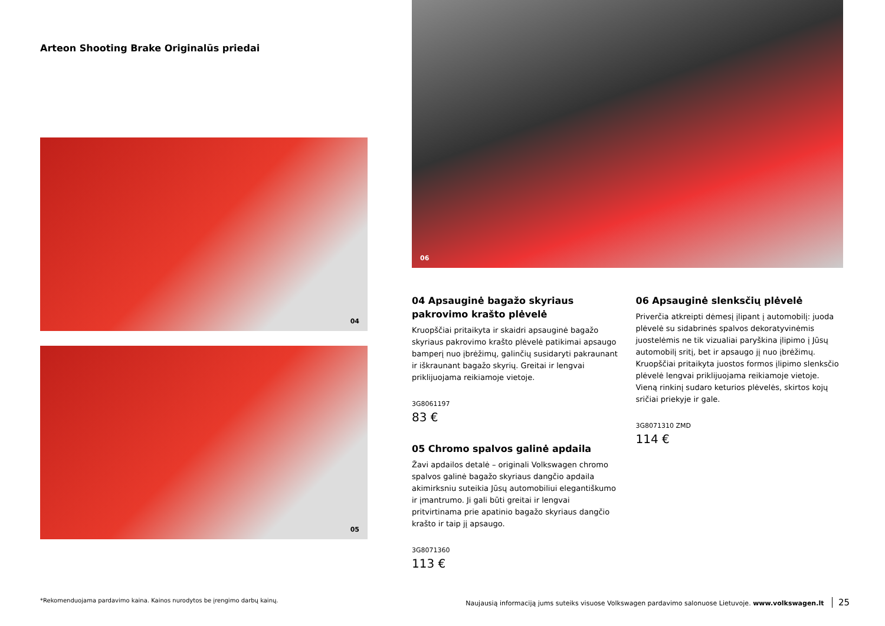Arteon Shooting Brake Originalūs priedai
04
05
06
04 Apsauginė bagažo skyriaus pakrovimo krašto plėvelė
Kruopščiai pritaikyta ir skaidri apsauginė bagažo skyriaus pakrovimo krašto plėvelė patikimai apsaugo bamperį nuo įbrėžimų, galinčių susidaryti pakraunant ir iškraunant bagažo skyrių. Greitai ir lengvai priklijuojama reikiamoje vietoje.
3G8061197
83 €
05 Chromo spalvos galinė apdaila
Žavi apdailos detalė – originali Volkswagen chromo spalvos galinė bagažo skyriaus dangčio apdaila akimirksniu suteikia Jūsų automobiliui elegantiškumo ir įmantrumo. Ji gali būti greitai ir lengvai pritvirtinama prie apatinio bagažo skyriaus dangčio krašto ir taip jį apsaugo.
3G8071360
113 €
06 Apsauginė slenksčių plėvelė
Priverčia atkreipti dėmesį įlipant į automobilį: juoda plėvelė su sidabrinės spalvos dekoratyvinėmis juostelėmis ne tik vizualiai paryškina įlipimo į Jūsų automobilį sritį, bet ir apsaugo jį nuo įbrėžimų. Kruopščiai pritaikyta juostos formos įlipimo slenksčio plėvelė lengvai priklijuojama reikiamoje vietoje. Vieną rinkinį sudaro keturios plėvelės, skirtos kojų sričiai priekyje ir gale.
3G8071310 ZMD
114 €
*Rekomenduojama pardavimo kaina. Kainos nurodytos be įrengimo darbų kainų.
Naujausią informaciją jums suteiks visuose Volkswagen pardavimo salonuose Lietuvoje. www.volkswagen.lt 25